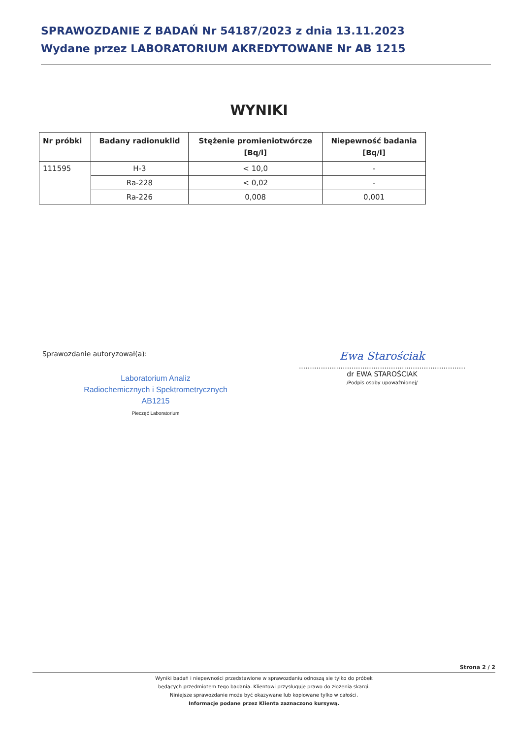SPRAWOZDANIE Z BADAŃ Nr 54187/2023 z dnia 13.11.2023
Wydane przez LABORATORIUM AKREDYTOWANE Nr AB 1215
WYNIKI
| Nr próbki | Badany radionuklid | Stężenie promieniotwórcze [Bq/l] | Niepewność badania [Bq/l] |
| --- | --- | --- | --- |
| 111595 | H-3 | < 10,0 | - |
| | Ra-228 | < 0,02 | - |
| | Ra-226 | 0,008 | 0,001 |
Sprawozdanie autoryzował(a):
Laboratorium Analiz
Radiochemicznych i Spektrometrycznych
AB1215
Pieczęć Laboratorium
Ewa Starościak
............................................................................
dr EWA STAROŚCIAK
/Podpis osoby upoważnionej/
Strona 2 / 2
Wyniki badań i niepewności przedstawione w sprawozdaniu odnoszą sie tylko do próbek
będących przedmiotem tego badania. Klientowi przysługuje prawo do złożenia skargi.
Niniejsze sprawozdanie może być okazywane lub kopiowane tylko w całości.
Informacje podane przez Klienta zaznaczono kursywą.